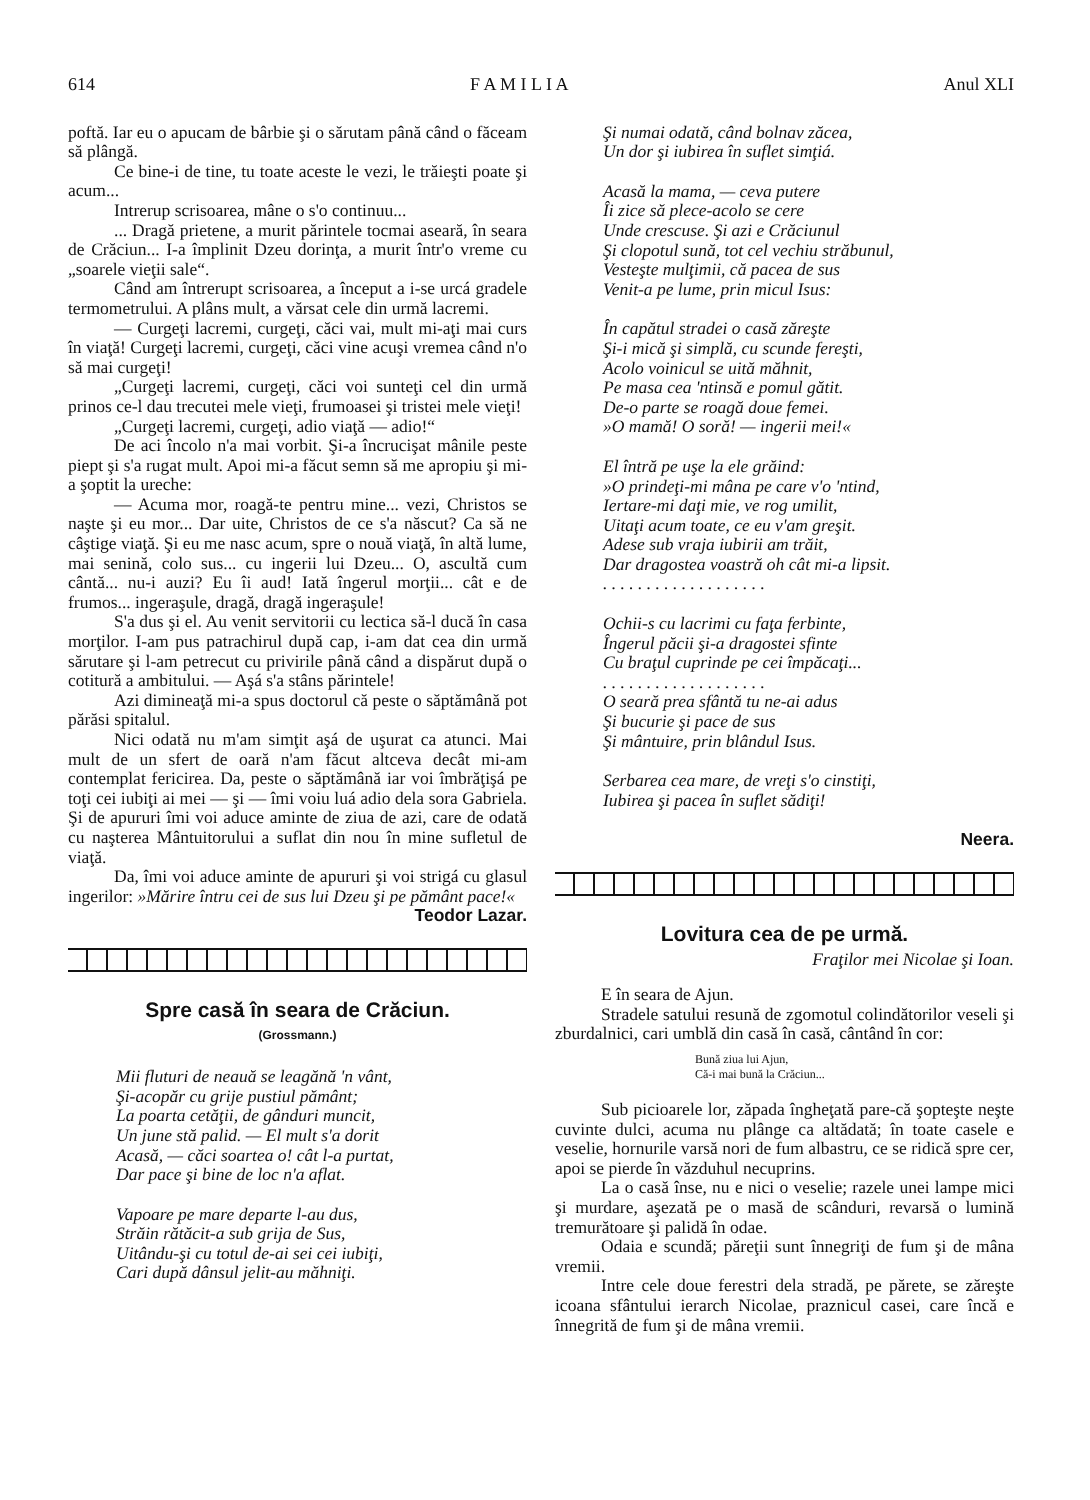614 F A M I L I A Anul XLI
poftă. Iar eu o apucam de bârbie şi o sărutam până când o făceam să plângă.
Ce bine-i de tine, tu toate aceste le vezi, le trăieşti poate şi acum...
Intrerup scrisoarea, mâne o s'o continuu...
... Dragă prietene, a murit părintele tocmai aseară, în seara de Crăciun... I-a împlinit Dzeu dorinţa, a murit într'o vreme cu „soarele vieţii sale“.
Când am întrerupt scrisoarea, a început a i-se urcá gradele termometrului. A plâns mult, a vărsat cele din urmă lacremi.
— Curgeţi lacremi, curgeţi, căci vai, mult mi-aţi mai curs în viaţă! Curgeţi lacremi, curgeţi, căci vine acuşi vremea când n'o să mai curgeţi!
„Curgeţi lacremi, curgeţi, căci voi sunteţi cel din urmă prinos ce-l dau trecutei mele vieţi, frumoasei şi tristei mele vieţi!
„Curgeţi lacremi, curgeţi, adio viaţă — adio!“
De aci încolo n'a mai vorbit. Şi-a încrucişat mânile peste piept şi s'a rugat mult. Apoi mi-a făcut semn să me apropiu şi mi-a şoptit la ureche:
— Acuma mor, roagă-te pentru mine... vezi, Christos se naşte şi eu mor... Dar uite, Christos de ce s'a născut? Ca să ne câştige viaţă. Şi eu me nasc acum, spre o nouă viaţă, în altă lume, mai senină, colo sus... cu ingerii lui Dzeu... O, ascultă cum cântă... nu-i auzi? Eu îi aud! Iată îngerul morţii... cât e de frumos... ingeraşule, dragă, dragă ingeraşule!
S'a dus şi el. Au venit servitorii cu lectica să-l ducă în casa morţilor. I-am pus patrachirul după cap, i-am dat cea din urmă sărutare şi l-am petrecut cu privirile până când a dispărut după o cotitură a ambitului. — Aşá s'a stâns părintele!
Azi dimineaţă mi-a spus doctorul că peste o săptămână pot părăsi spitalul.
Nici odată nu m'am simţit aşá de uşurat ca atunci. Mai mult de un sfert de oară n'am făcut altceva decât mi-am contemplat fericirea. Da, peste o săptămână iar voi îmbrăţişá pe toţi cei iubiţi ai mei — şi — îmi voiu luá adio dela sora Gabriela. Şi de apururi îmi voi aduce aminte de ziua de azi, care de odată cu naşterea Mântuitorului a suflat din nou în mine sufletul de viaţă.
Da, îmi voi aduce aminte de apururi şi voi strigá cu glasul ingerilor: »Mărire întru cei de sus lui Dzeu şi pe pământ pace!«
Teodor Lazar.
Spre casă în seara de Crăciun.
(Grossmann.)
Mii fluturi de neauă se leagănă 'n vânt, Şi-acopăr cu grije pustiul pământ; La poarta cetăţii, de gânduri muncit, Un june stă palid. — El mult s'a dorit Acasă, — căci soartea o! cât l-a purtat, Dar pace şi bine de loc n'a aflat.
Vapoare pe mare departe l-au dus, Străin rătăcit-a sub grija de Sus, Uitându-şi cu totul de-ai sei cei iubiţi, Cari după dânsul jelit-au măhniţi.
Şi numai odată, când bolnav zăcea, Un dor şi iubirea în suflet simţiá.
Acasă la mama, — ceva putere Îi zice să plece-acolo se cere Unde crescuse. Şi azi e Crăciunul Şi clopotul sună, tot cel vechiu străbunul, Vesteşte mulţimii, că pacea de sus Venit-a pe lume, prin micul Isus:
În capătul stradei o casă zăreşte Şi-i mică şi simplă, cu scunde fereşti, Acolo voinicul se uită măhnit, Pe masa cea 'ntinsă e pomul gătit. De-o parte se roagă doue femei. »O mamă! O soră! — ingerii mei!«
El întră pe uşe la ele grăind: »O prindeţi-mi mâna pe care v'o 'ntind, Iertare-mi daţi mie, ve rog umilit, Uitaţi acum toate, ce eu v'am greşit. Adese sub vraja iubirii am trăit, Dar dragostea voastră oh cât mi-a lipsit. . . . . . . . . . . . . . . . . . . .
Ochii-s cu lacrimi cu faţa ferbinte, Îngerul păcii şi-a dragostei sfinte Cu braţul cuprinde pe cei împăcaţi... . . . . . . . . . . . . . . . . . . . O seară prea sfântă tu ne-ai adus Şi bucurie şi pace de sus Şi mântuire, prin blândul Isus.
Serbarea cea mare, de vreţi s'o cinstiţi, Iubirea şi pacea în suflet sădiţi!
Neera.
Lovitura cea de pe urmă.
Fraţilor mei Nicolae şi Ioan.
E în seara de Ajun.
Stradele satului resună de zgomotul colindătorilor veseli şi zburdalnici, cari umblă din casă în casă, cântând în cor:
Bună ziua lui Ajun,
Că-i mai bună la Crăciun...
Sub picioarele lor, zăpada îngheţată pare-că şopteşte neşte cuvinte dulci, acuma nu plânge ca altădată; în toate casele e veselie, hornurile varsă nori de fum albastru, ce se ridică spre cer, apoi se pierde în văzduhul necuprins.
La o casă înse, nu e nici o veselie; razele unei lampe mici şi murdare, aşezată pe o masă de scânduri, revarsă o lumină tremurătoare şi palidă în odae.
Odaia e scundă; păreţii sunt înnegriţi de fum şi de mâna vremii.
Intre cele doue ferestri dela stradă, pe părete, se zăreşte icoana sfântului ierarch Nicolae, praznicul casei, care încă e înnegrită de fum şi de mâna vremii.